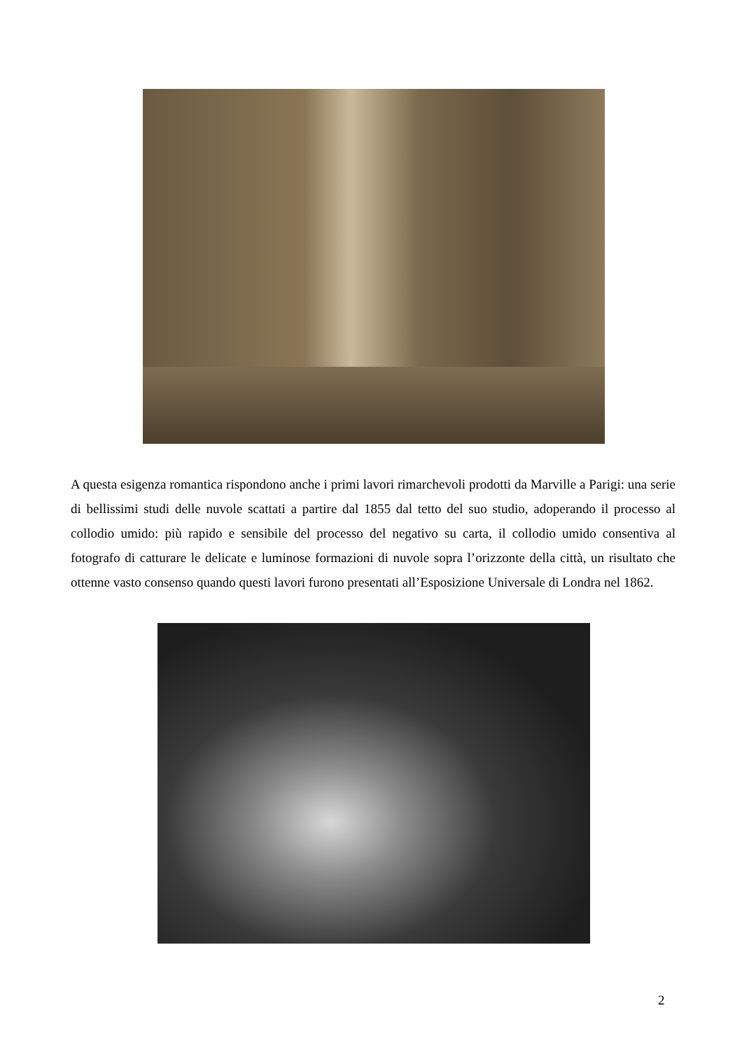A questa esigenza romantica rispondono anche i primi lavori rimarchevoli prodotti da Marville a Parigi: una serie di bellissimi studi delle nuvole scattati a partire dal 1855 dal tetto del suo studio, adoperando il processo al collodio umido: più rapido e sensibile del processo del negativo su carta, il collodio umido consentiva al fotografo di catturare le delicate e luminose formazioni di nuvole sopra l’orizzonte della città, un risultato che ottenne vasto consenso quando questi lavori furono presentati all’Esposizione Universale di Londra nel 1862.
2